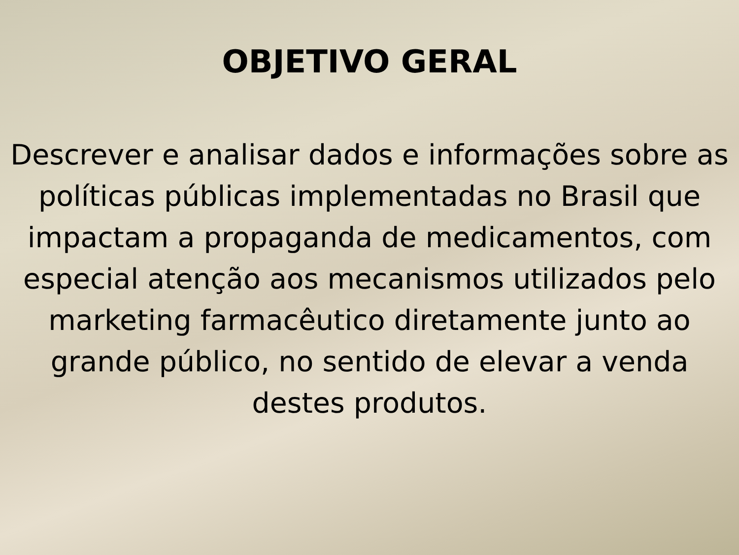OBJETIVO GERAL
Descrever e analisar dados e informações sobre as políticas públicas implementadas no Brasil que impactam a propaganda de medicamentos, com especial atenção aos mecanismos utilizados pelo marketing farmacêutico diretamente junto ao grande público, no sentido de elevar a venda destes produtos.